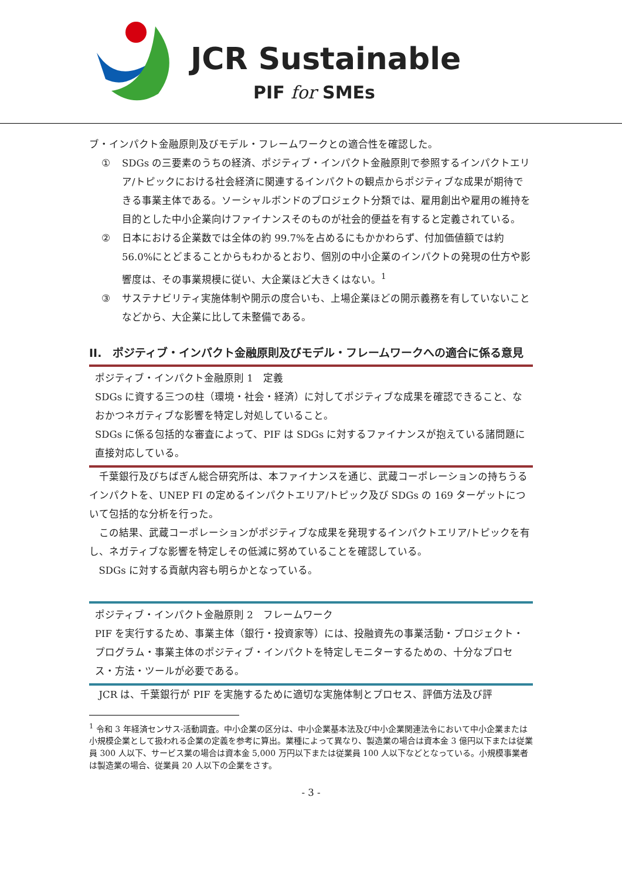JCR Sustainable
PIF for SMEs
ブ・インパクト金融原則及びモデル・フレームワークとの適合性を確認した。
① SDGs の三要素のうちの経済、ポジティブ・インパクト金融原則で参照するインパクトエリア/トピックにおける社会経済に関連するインパクトの観点からポジティブな成果が期待できる事業主体である。ソーシャルボンドのプロジェクト分類では、雇用創出や雇用の維持を目的とした中小企業向けファイナンスそのものが社会的便益を有すると定義されている。
② 日本における企業数では全体の約 99.7%を占めるにもかかわらず、付加価値額では約 56.0%にとどまることからもわかるとおり、個別の中小企業のインパクトの発現の仕方や影響度は、その事業規模に従い、大企業ほど大きくはない。<sup>1</sup>
③ サステナビリティ実施体制や開示の度合いも、上場企業ほどの開示義務を有していないことなどから、大企業に比して未整備である。
II.　ポジティブ・インパクト金融原則及びモデル・フレームワークへの適合に係る意見
ポジティブ・インパクト金融原則 1　定義
SDGs に資する三つの柱（環境・社会・経済）に対してポジティブな成果を確認できること、なおかつネガティブな影響を特定し対処していること。
SDGs に係る包括的な審査によって、PIF は SDGs に対するファイナンスが抱えている諸問題に直接対応している。
千葉銀行及びちばぎん総合研究所は、本ファイナンスを通じ、武蔵コーポレーションの持ちうるインパクトを、UNEP FI の定めるインパクトエリア/トピック及び SDGs の 169 ターゲットについて包括的な分析を行った。
この結果、武蔵コーポレーションがポジティブな成果を発現するインパクトエリア/トピックを有し、ネガティブな影響を特定しその低減に努めていることを確認している。
SDGs に対する貢献内容も明らかとなっている。
ポジティブ・インパクト金融原則 2　フレームワーク
PIF を実行するため、事業主体（銀行・投資家等）には、投融資先の事業活動・プロジェクト・プログラム・事業主体のポジティブ・インパクトを特定しモニターするための、十分なプロセス・方法・ツールが必要である。
JCR は、千葉銀行が PIF を実施するために適切な実施体制とプロセス、評価方法及び評
<sup>1</sup> 令和 3 年経済センサス-活動調査。中小企業の区分は、中小企業基本法及び中小企業関連法令において中小企業または小規模企業として扱われる企業の定義を参考に算出。業種によって異なり、製造業の場合は資本金 3 億円以下または従業員 300 人以下、サービス業の場合は資本金 5,000 万円以下または従業員 100 人以下などとなっている。小規模事業者は製造業の場合、従業員 20 人以下の企業をさす。
- 3 -